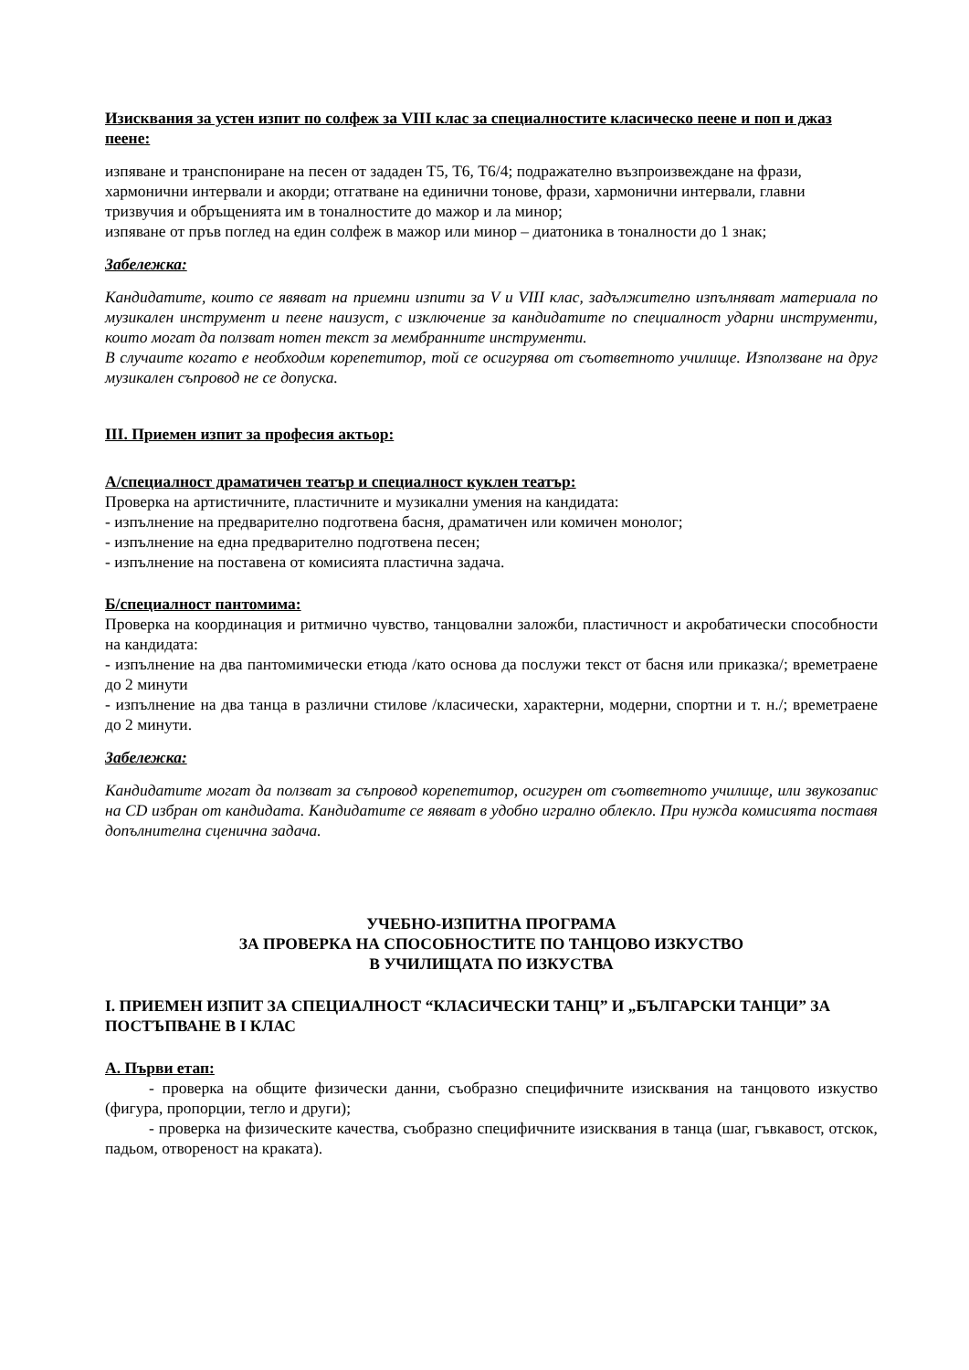Изисквания за устен изпит по солфеж за VIII клас за специалностите класическо пеене и поп и джаз пеене:
изпяване и транспониране на песен от зададен Т5, Т6, Т6/4; подражателно възпроизвеждане на фрази, хармонични интервали и акорди; отгатване на единични тонове, фрази, хармонични интервали, главни тризвучия и обръщенията им в тоналностите до мажор и ла минор;
изпяване от пръв поглед на един солфеж в мажор или минор – диатоника в тоналности до 1 знак;
Забележка:
Кандидатите, които се явяват на приемни изпити за V и VIII клас, задължително изпълняват материала по музикален инструмент и пеене наизуст, с изключение за кандидатите по специалност ударни инструменти, които могат да ползват нотен текст за мембранните инструменти.
В случаите когато е необходим корепетитор, той се осигурява от съответното училище. Използване на друг музикален съпровод не се допуска.
III. Приемен изпит за професия актьор:
А/специалност драматичен театър и специалност куклен театър:
Проверка на артистичните, пластичните и музикални умения на кандидата:
- изпълнение на предварително подготвена басня, драматичен или комичен монолог;
- изпълнение на една предварително подготвена песен;
- изпълнение на поставена от комисията пластична задача.
Б/специалност пантомима:
Проверка на координация и ритмично чувство, танцовални заложби, пластичност и акробатически способности на кандидата:
- изпълнение на два пантомимически етюда /като основа да послужи текст от басня или приказка/; времетраене до 2 минути
- изпълнение на два танца в различни стилове /класически, характерни, модерни, спортни и т. н./; времетраене до 2 минути.
Забележка:
Кандидатите могат да ползват за съпровод корепетитор, осигурен от съответното училище, или звукозапис на CD избран от кандидата. Кандидатите се явяват в удобно игрално облекло. При нужда комисията поставя допълнителна сценична задача.
УЧЕБНО-ИЗПИТНА ПРОГРАМА
ЗА ПРОВЕРКА НА СПОСОБНОСТИТЕ ПО ТАНЦОВО ИЗКУСТВО
В УЧИЛИЩАТА ПО ИЗКУСТВА
I. ПРИЕМЕН ИЗПИТ ЗА СПЕЦИАЛНОСТ “КЛАСИЧЕСКИ ТАНЦ” И „БЪЛГАРСКИ ТАНЦИ” ЗА ПОСТЪПВАНЕ В I КЛАС
А. Първи етап:
- проверка на общите физически данни, съобразно специфичните изисквания на танцовото изкуство (фигура, пропорции, тегло и други);
- проверка на физическите качества, съобразно специфичните изисквания в танца (шаг, гъвкавост, отскок, падьом, отвореност на краката).